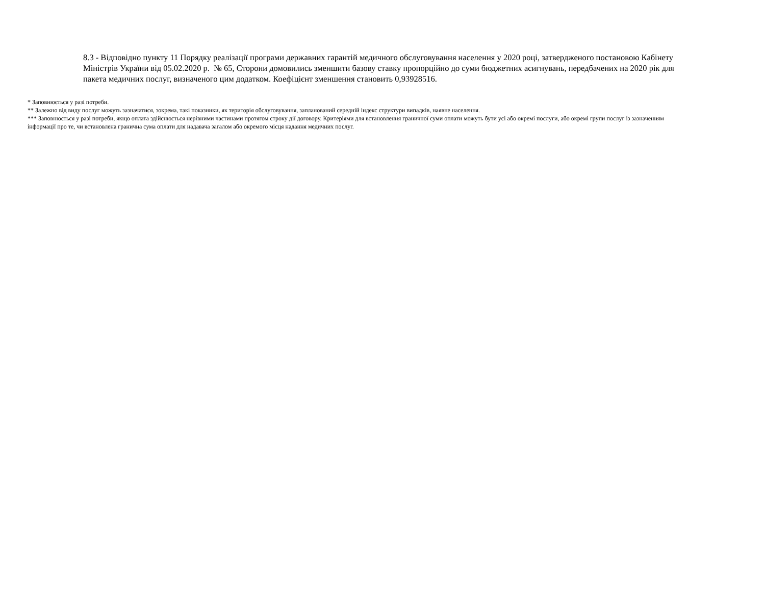8.3 - Відповідно пункту 11 Порядку реалізації програми державних гарантій медичного обслуговування населення у 2020 році, затвердженого постановою Кабінету Міністрів України від 05.02.2020 р. № 65, Сторони домовились зменшити базову ставку пропорційно до суми бюджетних асигнувань, передбачених на 2020 рік для пакета медичних послуг, визначеного цим додатком. Коефіцієнт зменшення становить 0,93928516.
* Заповнюється у разі потреби.
** Залежно від виду послуг можуть зазначатися, зокрема, такі показники, як територія обслуговування, запланований середній індекс структури випадків, наявне населення.
*** Заповнюється у разі потреби, якщо оплата здійснюється нерівними частинами протягом строку дії договору. Критеріями для встановлення граничної суми оплати можуть бути усі або окремі послуги, або окремі групи послуг із зазначенням інформації про те, чи встановлена гранична сума оплати для надавача загалом або окремого місця надання медичних послуг.